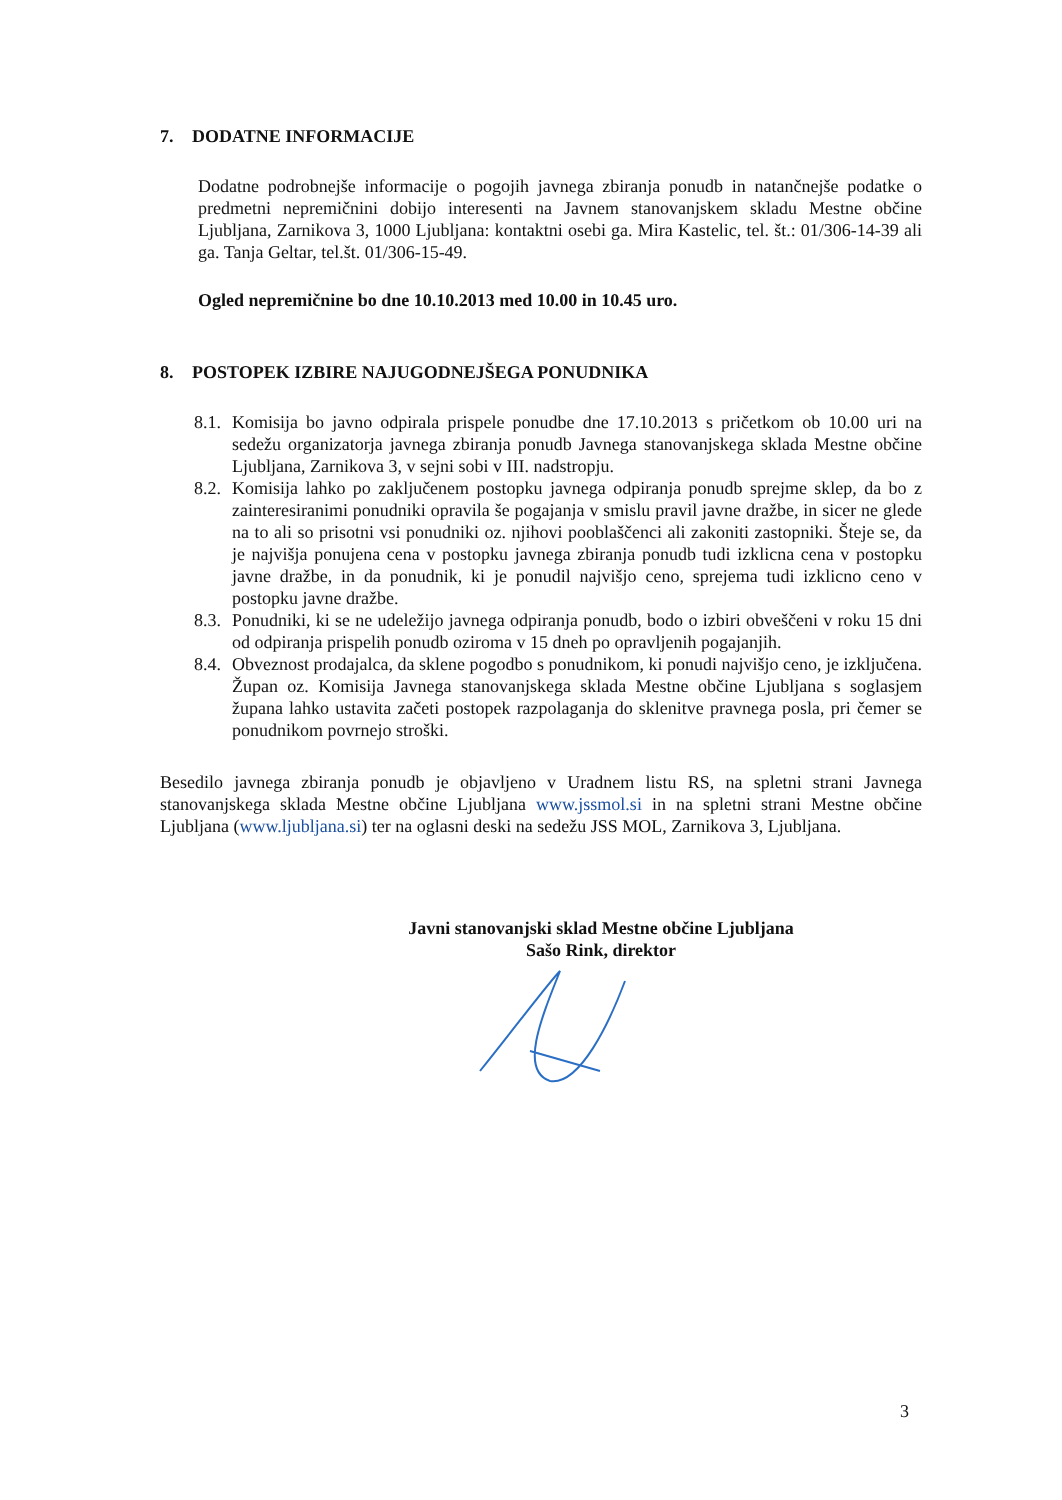7. DODATNE INFORMACIJE
Dodatne podrobnejše informacije o pogojih javnega zbiranja ponudb in natančnejše podatke o predmetni nepremičnini dobijo interesenti na Javnem stanovanjskem skladu Mestne občine Ljubljana, Zarnikova 3, 1000 Ljubljana: kontaktni osebi ga. Mira Kastelic, tel. št.: 01/306-14-39 ali ga. Tanja Geltar, tel.št. 01/306-15-49.
Ogled nepremičnine bo dne 10.10.2013 med 10.00 in 10.45 uro.
8. POSTOPEK IZBIRE NAJUGODNEJŠEGA PONUDNIKA
8.1. Komisija bo javno odpirala prispele ponudbe dne 17.10.2013 s pričetkom ob 10.00 uri na sedežu organizatorja javnega zbiranja ponudb Javnega stanovanjskega sklada Mestne občine Ljubljana, Zarnikova 3, v sejni sobi v III. nadstropju.
8.2. Komisija lahko po zaključenem postopku javnega odpiranja ponudb sprejme sklep, da bo z zainteresiranimi ponudniki opravila še pogajanja v smislu pravil javne dražbe, in sicer ne glede na to ali so prisotni vsi ponudniki oz. njihovi pooblaščenci ali zakoniti zastopniki. Šteje se, da je najvišja ponujena cena v postopku javnega zbiranja ponudb tudi izklicna cena v postopku javne dražbe, in da ponudnik, ki je ponudil najvišjo ceno, sprejema tudi izklicno ceno v postopku javne dražbe.
8.3. Ponudniki, ki se ne udeležijo javnega odpiranja ponudb, bodo o izbiri obveščeni v roku 15 dni od odpiranja prispelih ponudb oziroma v 15 dneh po opravljenih pogajanjih.
8.4. Obveznost prodajalca, da sklene pogodbo s ponudnikom, ki ponudi najvišjo ceno, je izključena. Župan oz. Komisija Javnega stanovanjskega sklada Mestne občine Ljubljana s soglasjem župana lahko ustavita začeti postopek razpolaganja do sklenitve pravnega posla, pri čemer se ponudnikom povrnejo stroški.
Besedilo javnega zbiranja ponudb je objavljeno v Uradnem listu RS, na spletni strani Javnega stanovanjskega sklada Mestne občine Ljubljana www.jssmol.si in na spletni strani Mestne občine Ljubljana (www.ljubljana.si) ter na oglasni deski na sedežu JSS MOL, Zarnikova 3, Ljubljana.
Javni stanovanjski sklad Mestne občine Ljubljana
Sašo Rink, direktor
3